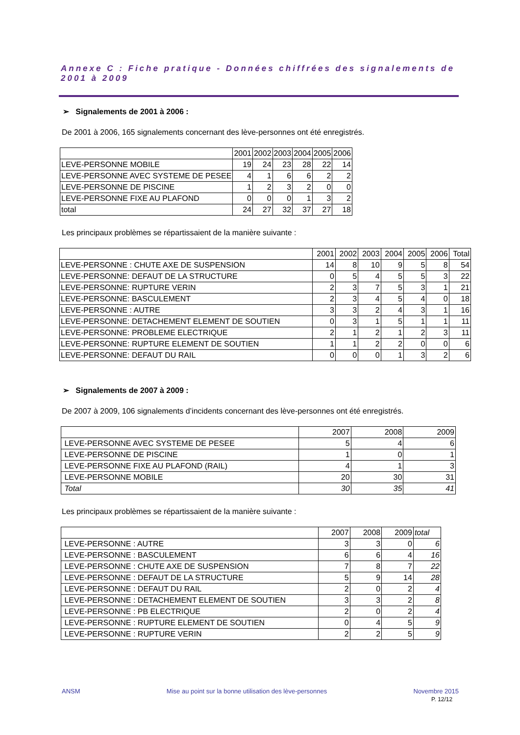Annexe C : Fiche pratique - Données chiffrées des signalements de 2001 à 2009
➢ Signalements de 2001 à 2006 :
De 2001 à 2006, 165 signalements concernant des lève-personnes ont été enregistrés.
| | 2001 | 2002 | 2003 | 2004 | 2005 | 2006 |
| --- | --- | --- | --- | --- | --- | --- |
| LEVE-PERSONNE MOBILE | 19 | 24 | 23 | 28 | 22 | 14 |
| LEVE-PERSONNE AVEC SYSTEME DE PESEE | 4 | 1 | 6 | 6 | 2 | 2 |
| LEVE-PERSONNE DE PISCINE | 1 | 2 | 3 | 2 | 0 | 0 |
| LEVE-PERSONNE FIXE AU PLAFOND | 0 | 0 | 0 | 1 | 3 | 2 |
| total | 24 | 27 | 32 | 37 | 27 | 18 |
Les principaux problèmes se répartissaient de la manière suivante :
| | 2001 | 2002 | 2003 | 2004 | 2005 | 2006 | Total |
| --- | --- | --- | --- | --- | --- | --- | --- |
| LEVE-PERSONNE : CHUTE AXE DE SUSPENSION | 14 | 8 | 10 | 9 | 5 | 8 | 54 |
| LEVE-PERSONNE: DEFAUT DE LA STRUCTURE | 0 | 5 | 4 | 5 | 5 | 3 | 22 |
| LEVE-PERSONNE: RUPTURE VERIN | 2 | 3 | 7 | 5 | 3 | 1 | 21 |
| LEVE-PERSONNE: BASCULEMENT | 2 | 3 | 4 | 5 | 4 | 0 | 18 |
| LEVE-PERSONNE : AUTRE | 3 | 3 | 2 | 4 | 3 | 1 | 16 |
| LEVE-PERSONNE: DETACHEMENT ELEMENT DE SOUTIEN | 0 | 3 | 1 | 5 | 1 | 1 | 11 |
| LEVE-PERSONNE: PROBLEME ELECTRIQUE | 2 | 1 | 2 | 1 | 2 | 3 | 11 |
| LEVE-PERSONNE: RUPTURE ELEMENT DE SOUTIEN | 1 | 1 | 2 | 2 | 0 | 0 | 6 |
| LEVE-PERSONNE: DEFAUT DU RAIL | 0 | 0 | 0 | 1 | 3 | 2 | 6 |
➢ Signalements de 2007 à 2009 :
De 2007 à 2009, 106 signalements d’incidents concernant des lève-personnes ont été enregistrés.
| | 2007 | 2008 | 2009 |
| --- | --- | --- | --- |
| LEVE-PERSONNE AVEC SYSTEME DE PESEE | 5 | 4 | 6 |
| LEVE-PERSONNE DE PISCINE | 1 | 0 | 1 |
| LEVE-PERSONNE FIXE AU PLAFOND (RAIL) | 4 | 1 | 3 |
| LEVE-PERSONNE MOBILE | 20 | 30 | 31 |
| Total | 30 | 35 | 41 |
Les principaux problèmes se répartissaient de la manière suivante :
| | 2007 | 2008 | 2009 | total |
| --- | --- | --- | --- | --- |
| LEVE-PERSONNE : AUTRE | 3 | 3 | 0 | 6 |
| LEVE-PERSONNE : BASCULEMENT | 6 | 6 | 4 | 16 |
| LEVE-PERSONNE : CHUTE AXE DE SUSPENSION | 7 | 8 | 7 | 22 |
| LEVE-PERSONNE : DEFAUT DE LA STRUCTURE | 5 | 9 | 14 | 28 |
| LEVE-PERSONNE : DEFAUT DU RAIL | 2 | 0 | 2 | 4 |
| LEVE-PERSONNE : DETACHEMENT ELEMENT DE SOUTIEN | 3 | 3 | 2 | 8 |
| LEVE-PERSONNE : PB ELECTRIQUE | 2 | 0 | 2 | 4 |
| LEVE-PERSONNE : RUPTURE ELEMENT DE SOUTIEN | 0 | 4 | 5 | 9 |
| LEVE-PERSONNE : RUPTURE VERIN | 2 | 2 | 5 | 9 |
ANSM Mise au point sur la bonne utilisation des lève-personnes Novembre 2015
P. 12/12